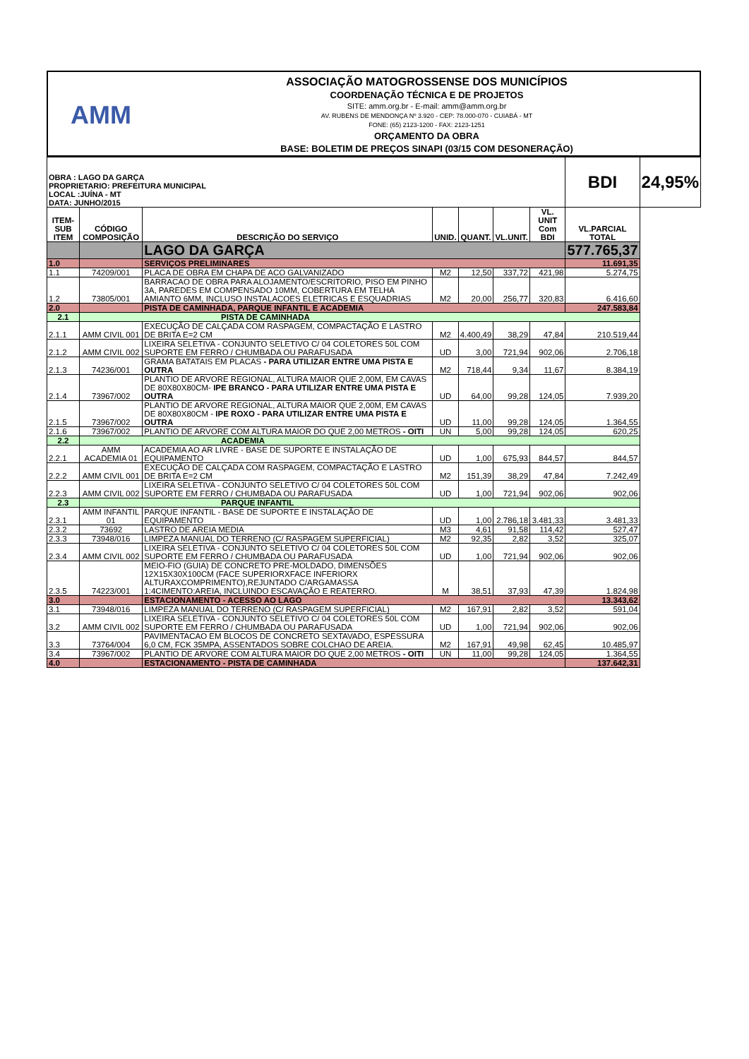AMM
ASSOCIAÇÃO MATOGROSSENSE DOS MUNICÍPIOS
COORDENAÇÃO TÉCNICA E DE PROJETOS
SITE: amm.org.br - E-mail: amm@amm.org.br
AV. RUBENS DE MENDONÇA Nº 3.920 - CEP: 78.000-070 - CUIABÁ - MT
FONE: (65) 2123-1200 - FAX: 2123-1251
ORÇAMENTO DA OBRA
BASE: BOLETIM DE PREÇOS SINAPI (03/15 COM DESONERAÇÃO)
| OBRA : LAGO DA GARÇA PROPRIETARIO: PREFEITURA MUNICIPAL LOCAL :JUÍNA - MT DATA: JUNHO/2015 | | | | | | | BDI | 24,95% |
| ITEM-SUB ITEM | CÓDIGO COMPOSIÇÃO | DESCRIÇÃO DO SERVIÇO | UNID. | QUANT. | VL.UNIT. | VL. UNIT Com BDI | VL.PARCIAL TOTAL | |
| | | LAGO DA GARÇA | | | | | 577.765,37 | |
| 1.0 | | SERVIÇOS PRELIMINARES | | | | | 11.691,35 | |
| 1.1 | 74209/001 | PLACA DE OBRA EM CHAPA DE ACO GALVANIZADO | M2 | 12,50 | 337,72 | 421,98 | 5.274,75 | |
| 1.2 | 73805/001 | BARRACAO DE OBRA PARA ALOJAMENTO/ESCRITORIO, PISO EM PINHO 3A, PAREDES EM COMPENSADO 10MM, COBERTURA EM TELHA AMIANTO 6MM, INCLUSO INSTALACOES ELETRICAS E ESQUADRIAS | M2 | 20,00 | 256,77 | 320,83 | 6.416,60 | |
| 2.0 | | PISTA DE CAMINHADA, PARQUE INFANTIL E ACADEMIA | | | | | 247.583,84 | |
| 2.1 | PISTA DE CAMINHADA | | | | | | | |
| 2.1.1 | AMM CIVIL 001 | EXECUÇÃO DE CALÇADA COM RASPAGEM, COMPACTAÇÃO E LASTRO DE BRITA E=2 CM | M2 | 4.400,49 | 38,29 | 47,84 | 210.519,44 | |
| 2.1.2 | AMM CIVIL 002 | LIXEIRA SELETIVA - CONJUNTO SELETIVO C/ 04 COLETORES 50L COM SUPORTE EM FERRO / CHUMBADA OU PARAFUSADA | UD | 3,00 | 721,94 | 902,06 | 2.706,18 | |
| 2.1.3 | 74236/001 | GRAMA BATATAIS EM PLACAS - PARA UTILIZAR ENTRE UMA PISTA E OUTRA | M2 | 718,44 | 9,34 | 11,67 | 8.384,19 | |
| 2.1.4 | 73967/002 | PLANTIO DE ARVORE REGIONAL, ALTURA MAIOR QUE 2,00M, EM CAVAS DE 80X80X80CM- IPE BRANCO - PARA UTILIZAR ENTRE UMA PISTA E OUTRA | UD | 64,00 | 99,28 | 124,05 | 7.939,20 | |
| 2.1.5 | 73967/002 | PLANTIO DE ARVORE REGIONAL, ALTURA MAIOR QUE 2,00M, EM CAVAS DE 80X80X80CM - IPE ROXO - PARA UTILIZAR ENTRE UMA PISTA E OUTRA | UD | 11,00 | 99,28 | 124,05 | 1.364,55 | |
| 2.1.6 | 73967/002 | PLANTIO DE ARVORE COM ALTURA MAIOR DO QUE 2,00 METROS - OITI | UN | 5,00 | 99,28 | 124,05 | 620,25 | |
| 2.2 | ACADEMIA | | | | | | | |
| 2.2.1 | AMM ACADEMIA 01 | ACADEMIA AO AR LIVRE - BASE DE SUPORTE E INSTALAÇÃO DE EQUIPAMENTO | UD | 1,00 | 675,93 | 844,57 | 844,57 | |
| 2.2.2 | AMM CIVIL 001 | EXECUÇÃO DE CALÇADA COM RASPAGEM, COMPACTAÇÃO E LASTRO DE BRITA E=2 CM | M2 | 151,39 | 38,29 | 47,84 | 7.242,49 | |
| 2.2.3 | AMM CIVIL 002 | LIXEIRA SELETIVA - CONJUNTO SELETIVO C/ 04 COLETORES 50L COM SUPORTE EM FERRO / CHUMBADA OU PARAFUSADA | UD | 1,00 | 721,94 | 902,06 | 902,06 | |
| 2.3 | PARQUE INFANTIL | | | | | | | |
| 2.3.1 | AMM INFANTIL 01 | PARQUE INFANTIL - BASE DE SUPORTE E INSTALAÇÃO DE EQUIPAMENTO | UD | 1,00 | 2.786,18 | 3.481,33 | 3.481,33 | |
| 2.3.2 | 73692 | LASTRO DE AREIA MEDIA | M3 | 4,61 | 91,58 | 114,42 | 527,47 | |
| 2.3.3 | 73948/016 | LIMPEZA MANUAL DO TERRENO (C/ RASPAGEM SUPERFICIAL) | M2 | 92,35 | 2,82 | 3,52 | 325,07 | |
| 2.3.4 | AMM CIVIL 002 | LIXEIRA SELETIVA - CONJUNTO SELETIVO C/ 04 COLETORES 50L COM SUPORTE EM FERRO / CHUMBADA OU PARAFUSADA | UD | 1,00 | 721,94 | 902,06 | 902,06 | |
| 2.3.5 | 74223/001 | MEIO-FIO (GUIA) DE CONCRETO PRE-MOLDADO, DIMENSÕES 12X15X30X100CM (FACE SUPERIORXFACE INFERIORX ALTURAXCOMPRIMENTO),REJUNTADO C/ARGAMASSA 1:4CIMENTO:AREIA, INCLUINDO ESCAVAÇÃO E REATERRO. | M | 38,51 | 37,93 | 47,39 | 1.824,98 | |
| 3.0 | | ESTACIONAMENTO - ACESSO AO LAGO | | | | | 13.343,62 | |
| 3.1 | 73948/016 | LIMPEZA MANUAL DO TERRENO (C/ RASPAGEM SUPERFICIAL) | M2 | 167,91 | 2,82 | 3,52 | 591,04 | |
| 3.2 | AMM CIVIL 002 | LIXEIRA SELETIVA - CONJUNTO SELETIVO C/ 04 COLETORES 50L COM SUPORTE EM FERRO / CHUMBADA OU PARAFUSADA | UD | 1,00 | 721,94 | 902,06 | 902,06 | |
| 3.3 | 73764/004 | PAVIMENTACAO EM BLOCOS DE CONCRETO SEXTAVADO, ESPESSURA 6,0 CM, FCK 35MPA, ASSENTADOS SOBRE COLCHAO DE AREIA. | M2 | 167,91 | 49,98 | 62,45 | 10.485,97 | |
| 3.4 | 73967/002 | PLANTIO DE ARVORE COM ALTURA MAIOR DO QUE 2,00 METROS - OITI | UN | 11,00 | 99,28 | 124,05 | 1.364,55 | |
| 4.0 | | ESTACIONAMENTO - PISTA DE CAMINHADA | | | | | 137.642,31 | |